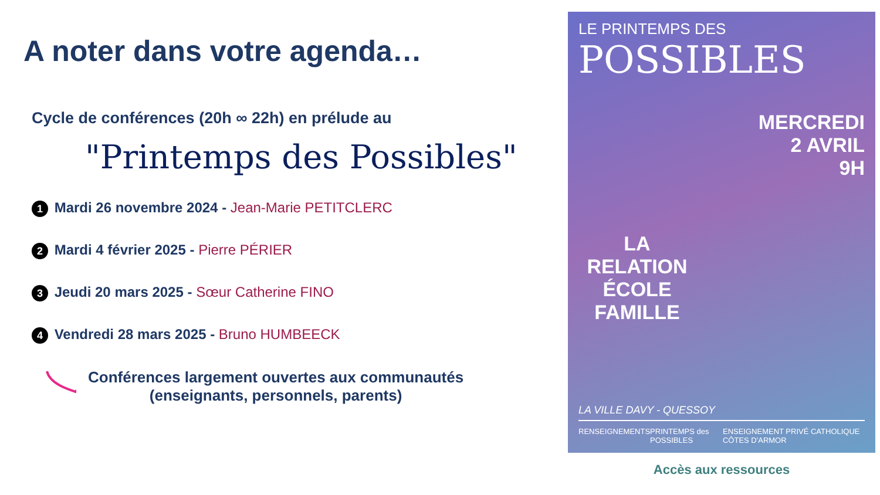A noter dans votre agenda…
Cycle de conférences (20h ∞ 22h) en prélude au
"Printemps des Possibles"
1 Mardi 26 novembre 2024 - Jean-Marie PETITCLERC
2 Mardi 4 février 2025 - Pierre PÉRIER
3 Jeudi 20 mars 2025 - Sœur Catherine FINO
4 Vendredi 28 mars 2025 - Bruno HUMBEECK
Conférences largement ouvertes aux communautés
(enseignants, personnels, parents)
LE PRINTEMPS DES
POSSIBLES
MERCREDI
2 AVRIL
9H
LA RELATION ÉCOLE FAMILLE
LA VILLE DAVY - QUESSOY
RENSEIGNEMENTS PRINTEMPS des POSSIBLES ENSEIGNEMENT PRIVÉ CATHOLIQUE CÔTES D'ARMOR
Accès aux ressources